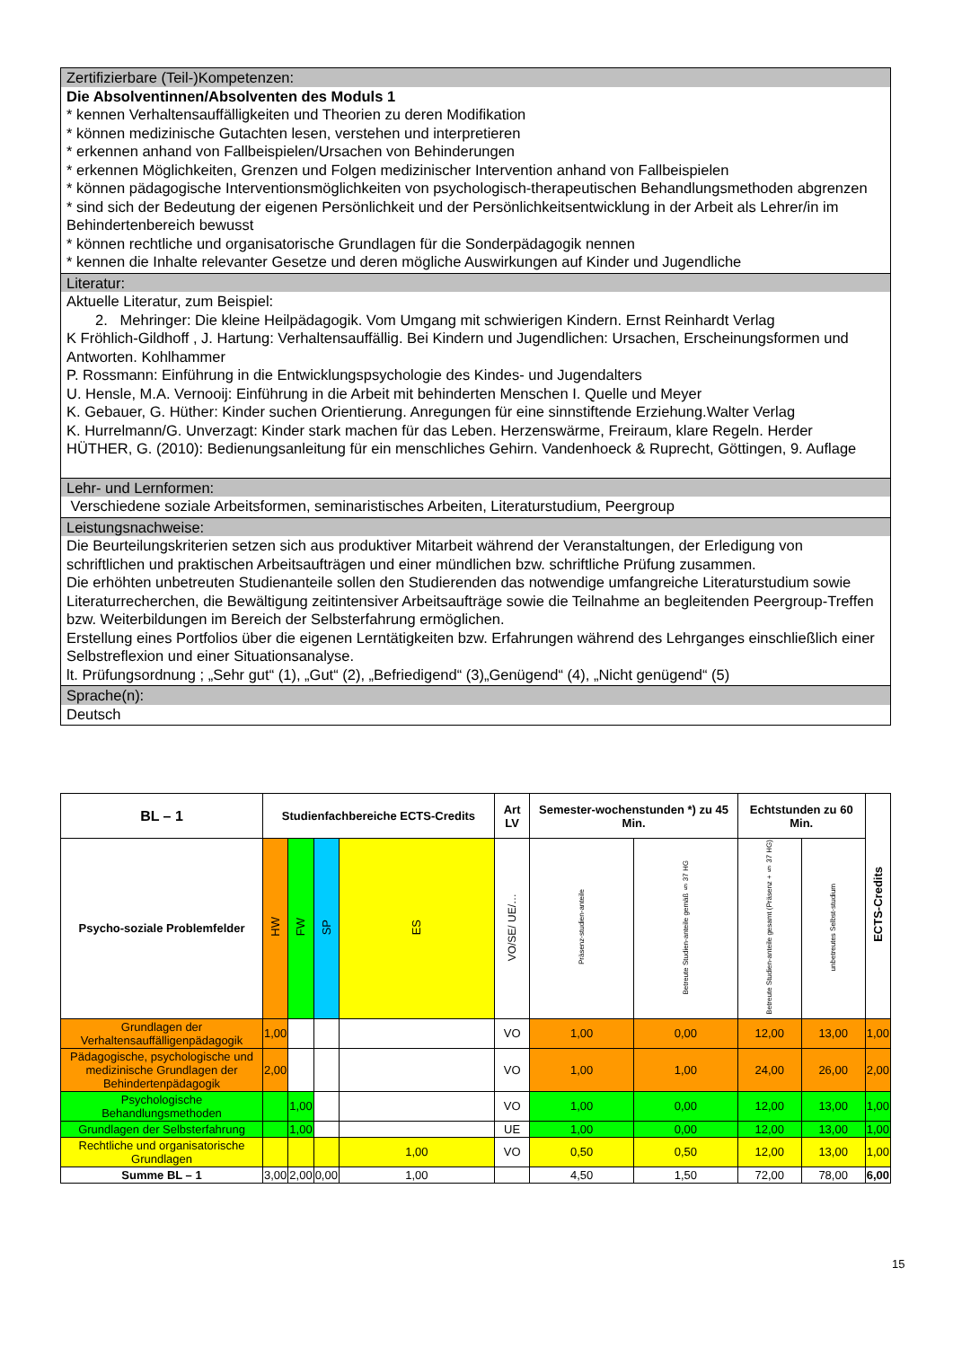Zertifizierbare (Teil-)Kompetenzen:
Die Absolventinnen/Absolventen des Moduls 1
* kennen Verhaltensauffälligkeiten und Theorien zu deren Modifikation
* können medizinische Gutachten lesen, verstehen und interpretieren
* erkennen anhand von Fallbeispielen/Ursachen von Behinderungen
* erkennen Möglichkeiten, Grenzen und Folgen medizinischer Intervention anhand von Fallbeispielen
* können pädagogische Interventionsmöglichkeiten von psychologisch-therapeutischen Behandlungsmethoden abgrenzen
* sind sich der Bedeutung der eigenen Persönlichkeit und der Persönlichkeitsentwicklung in der Arbeit als Lehrer/in im Behindertenbereich bewusst
* können rechtliche und organisatorische Grundlagen für die Sonderpädagogik nennen
* kennen die Inhalte relevanter Gesetze und deren mögliche Auswirkungen auf Kinder und Jugendliche
Literatur:
Aktuelle Literatur, zum Beispiel:
2. Mehringer: Die kleine Heilpädagogik. Vom Umgang mit schwierigen Kindern. Ernst Reinhardt Verlag
K Fröhlich-Gildhoff , J. Hartung: Verhaltensauffällig. Bei Kindern und Jugendlichen: Ursachen, Erscheinungsformen und Antworten. Kohlhammer
P. Rossmann: Einführung in die Entwicklungspsychologie des Kindes- und Jugendalters
U. Hensle, M.A. Vernooij: Einführung in die Arbeit mit behinderten Menschen I. Quelle und Meyer
K. Gebauer, G. Hüther: Kinder suchen Orientierung. Anregungen für eine sinnstiftende Erziehung.Walter Verlag
K. Hurrelmann/G. Unverzagt: Kinder stark machen für das Leben. Herzenswärme, Freiraum, klare Regeln. Herder
HÜTHER, G. (2010): Bedienungsanleitung für ein menschliches Gehirn. Vandenhoeck & Ruprecht, Göttingen, 9. Auflage
Lehr- und Lernformen:
Verschiedene soziale Arbeitsformen, seminaristisches Arbeiten, Literaturstudium, Peergroup
Leistungsnachweise:
Die Beurteilungskriterien setzen sich aus produktiver Mitarbeit während der Veranstaltungen, der Erledigung von schriftlichen und praktischen Arbeitsaufträgen und einer mündlichen bzw. schriftliche Prüfung zusammen.
Die erhöhten unbetreuten Studienanteile sollen den Studierenden das notwendige umfangreiche Literaturstudium sowie Literaturrecherchen, die Bewältigung zeitintensiver Arbeitsaufträge sowie die Teilnahme an begleitenden Peergroup-Treffen bzw. Weiterbildungen im Bereich der Selbsterfahrung ermöglichen.
Erstellung eines Portfolios über die eigenen Lerntätigkeiten bzw. Erfahrungen während des Lehrganges einschließlich einer Selbstreflexion und einer Situationsanalyse.
lt. Prüfungsordnung ; „Sehr gut“ (1), „Gut“ (2), „Befriedigend“ (3)„Genügend“ (4), „Nicht genügend“ (5)
Sprache(n):
Deutsch
| BL – 1 | Studienfachbereiche ECTS-Credits | | | | Art LV | Semester-wochenstunden *) zu 45 Min. | | Echtstunden zu 60 Min. | | ECTS-Credits |
| --- | --- | --- | --- | --- | --- | --- | --- | --- | --- | --- |
| Psycho-soziale Problemfelder | HW | FW | SP | ES | VO/SE/ UE/… | Präsenz-studien-anteile | Betreute Studien-anteile gemäß § 37 HG | Betreute Studien-anteile gesamt (Präsenz + § 37 HG) | unbetreutes Selbst-studium | |
| Grundlagen der Verhaltensauffälligenpädagogik | 1,00 | | | | VO | 1,00 | 0,00 | 12,00 | 13,00 | 1,00 |
| Pädagogische, psychologische und medizinische Grundlagen der Behindertenpädagogik | 2,00 | | | | VO | 1,00 | 1,00 | 24,00 | 26,00 | 2,00 |
| Psychologische Behandlungsmethoden | | 1,00 | | | VO | 1,00 | 0,00 | 12,00 | 13,00 | 1,00 |
| Grundlagen der Selbsterfahrung | | 1,00 | | | UE | 1,00 | 0,00 | 12,00 | 13,00 | 1,00 |
| Rechtliche und organisatorische Grundlagen | | | | 1,00 | VO | 0,50 | 0,50 | 12,00 | 13,00 | 1,00 |
| Summe BL – 1 | 3,00 | 2,00 | 0,00 | 1,00 | | 4,50 | 1,50 | 72,00 | 78,00 | 6,00 |
15